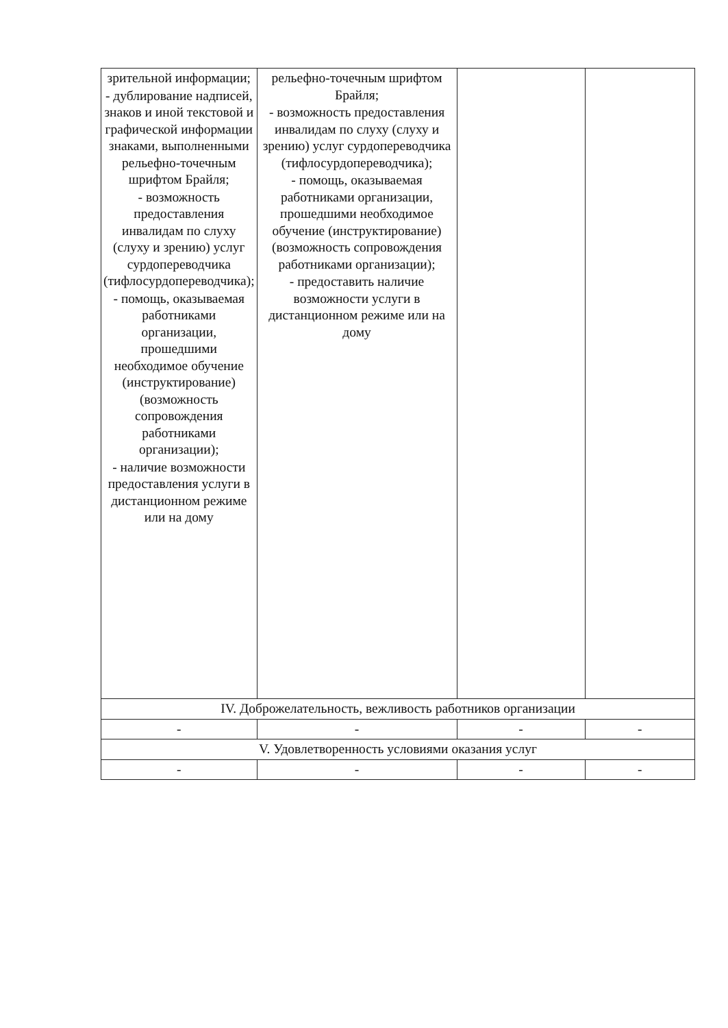| зрительной информации; - дублирование надписей, знаков и иной текстовой и графической информации знаками, выполненными рельефно-точечным шрифтом Брайля; - возможность предоставления инвалидам по слуху (слуху и зрению) услуг сурдопереводчика (тифлосурдопереводчика); - помощь, оказываемая работниками организации, прошедшими необходимое обучение (инструктирование) (возможность сопровождения работниками организации); - наличие возможности предоставления услуги в дистанционном режиме или на дому | рельефно-точечным шрифтом Брайля; - возможность предоставления инвалидам по слуху (слуху и зрению) услуг сурдопереводчика (тифлосурдопереводчика); - помощь, оказываемая работниками организации, прошедшими необходимое обучение (инструктирование) (возможность сопровождения работниками организации); - предоставить наличие возможности услуги в дистанционном режиме или на дому | | |
| IV. Доброжелательность, вежливость работников организации | | | |
| - | - | - | - |
| V. Удовлетворенность условиями оказания услуг | | | |
| - | - | - | - |